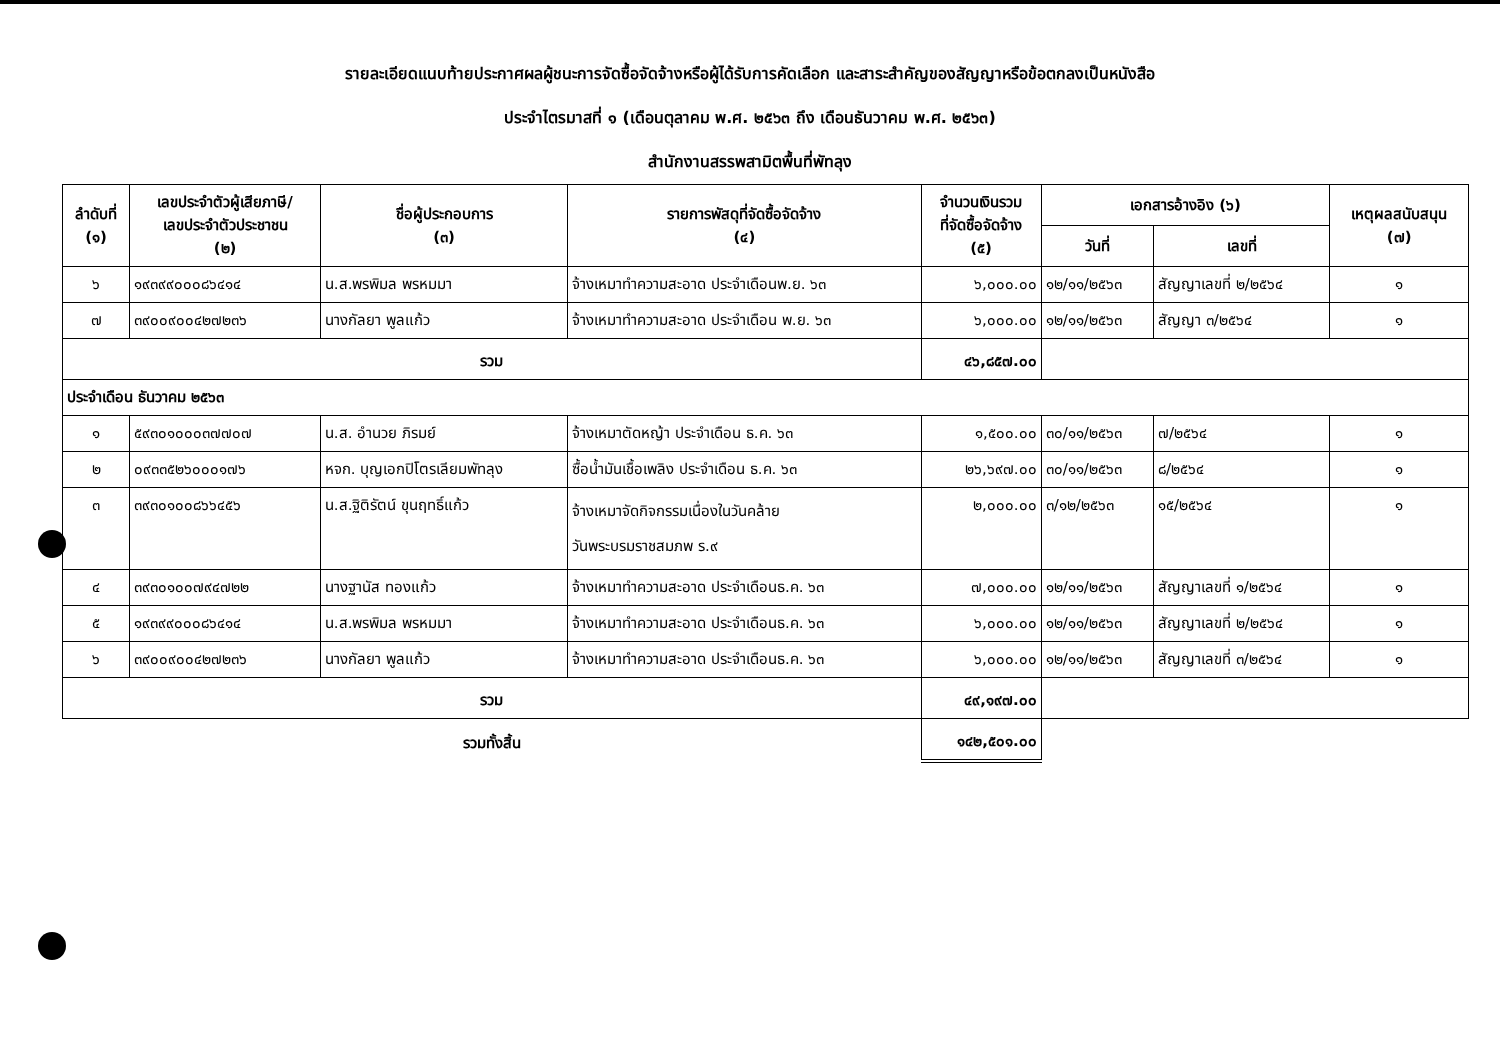รายละเอียดแนบท้ายประกาศผลผู้ชนะการจัดซื้อจัดจ้างหรือผู้ได้รับการคัดเลือก และสาระสำคัญของสัญญาหรือข้อตกลงเป็นหนังสือ
ประจำไตรมาสที่ ๑ (เดือนตุลาคม พ.ศ. ๒๕๖๓ ถึง เดือนธันวาคม พ.ศ. ๒๕๖๓)
สำนักงานสรรพสามิตพื้นที่พัทลุง
| ลำดับที่ (๑) | เลขประจำตัวผู้เสียภาษี/ เลขประจำตัวประชาชน (๒) | ชื่อผู้ประกอบการ (๓) | รายการพัสดุที่จัดซื้อจัดจ้าง (๔) | จำนวนเงินรวม ที่จัดซื้อจัดจ้าง (๕) | เอกสารอ้างอิง (๖) | | เหตุผลสนับสนุน (๗) |
| --- | --- | --- | --- | --- | --- | --- | --- |
| | | | | | วันที่ | เลขที่ | |
| ๖ | ๑๙๓๙๙๐๐๐๘๖๔๑๔ | น.ส.พรพิมล พรหมมา | จ้างเหมาทำความสะอาด ประจำเดือนพ.ย. ๖๓ | ๖,๐๐๐.๐๐ | ๑๒/๑๑/๒๕๖๓ | สัญญาเลขที่ ๒/๒๕๖๔ | ๑ |
| ๗ | ๓๙๐๐๙๐๐๔๒๗๒๓๖ | นางกัลยา พูลแก้ว | จ้างเหมาทำความสะอาด ประจำเดือน พ.ย. ๖๓ | ๖,๐๐๐.๐๐ | ๑๒/๑๑/๒๕๖๓ | สัญญา ๓/๒๕๖๔ | ๑ |
| รวม | | | | ๔๖,๘๕๗.๐๐ | | | |
| ประจำเดือน ธันวาคม ๒๕๖๓ | | | | | | | |
| ๑ | ๕๙๓๐๑๐๐๐๓๗๗๐๗ | น.ส. อำนวย ภิรมย์ | จ้างเหมาตัดหญ้า ประจำเดือน ธ.ค. ๖๓ | ๑,๕๐๐.๐๐ | ๓๐/๑๑/๒๕๖๓ | ๗/๒๕๖๔ | ๑ |
| ๒ | ๐๙๓๓๕๒๖๐๐๐๑๗๖ | หจก. บุญเอกปิโตรเลียมพัทลุง | ซื้อน้ำมันเชื้อเพลิง ประจำเดือน ธ.ค. ๖๓ | ๒๖,๖๙๗.๐๐ | ๓๐/๑๑/๒๕๖๓ | ๘/๒๕๖๔ | ๑ |
| ๓ | ๓๙๓๐๑๐๐๘๖๖๔๕๖ | น.ส.ฐิติรัตน์ ขุนฤทธิ์แก้ว | จ้างเหมาจัดกิจกรรมเนื่องในวันคล้าย วันพระบรมราชสมภพ ร.๙ | ๒,๐๐๐.๐๐ | ๓/๑๒/๒๕๖๓ | ๑๕/๒๕๖๔ | ๑ |
| ๔ | ๓๙๓๐๑๐๐๗๙๔๗๒๒ | นางฐานัส ทองแก้ว | จ้างเหมาทำความสะอาด ประจำเดือนธ.ค. ๖๓ | ๗,๐๐๐.๐๐ | ๑๒/๑๑/๒๕๖๓ | สัญญาเลขที่ ๑/๒๕๖๔ | ๑ |
| ๕ | ๑๙๓๙๙๐๐๐๘๖๔๑๔ | น.ส.พรพิมล พรหมมา | จ้างเหมาทำความสะอาด ประจำเดือนธ.ค. ๖๓ | ๖,๐๐๐.๐๐ | ๑๒/๑๑/๒๕๖๓ | สัญญาเลขที่ ๒/๒๕๖๔ | ๑ |
| ๖ | ๓๙๐๐๙๐๐๔๒๗๒๓๖ | นางกัลยา พูลแก้ว | จ้างเหมาทำความสะอาด ประจำเดือนธ.ค. ๖๓ | ๖,๐๐๐.๐๐ | ๑๒/๑๑/๒๕๖๓ | สัญญาเลขที่ ๓/๒๕๖๔ | ๑ |
| รวม | | | | ๔๙,๑๙๗.๐๐ | | | |
| รวมทั้งสิ้น | | | | ๑๔๒,๕๐๑.๐๐ | | | |